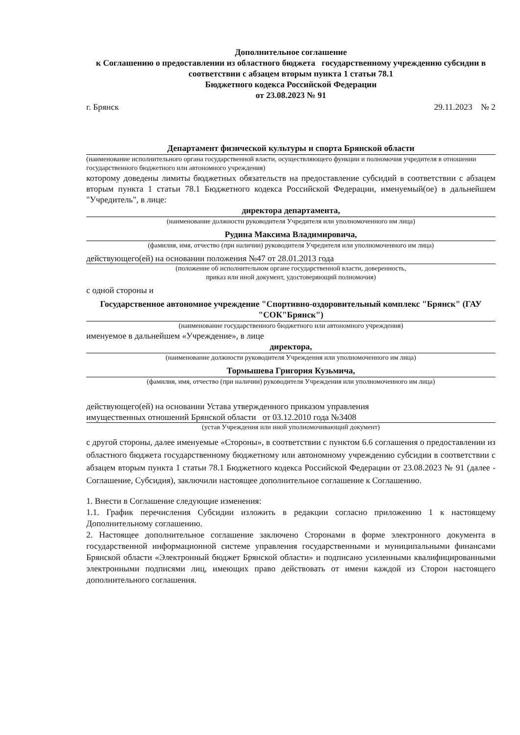Дополнительное соглашение
к Соглашению о предоставлении из областного бюджета государственному учреждению субсидии в соответствии с абзацем вторым пункта 1 статьи 78.1
Бюджетного кодекса Российской Федерации
от 23.08.2023 № 91
г. Брянск 29.11.2023 № 2
Департамент физической культуры и спорта Брянской области
(наименование исполнительного органа государственной власти, осуществляющего функции и полномочия учредителя в отношении государственного бюджетного или автономного учреждения)
которому доведены лимиты бюджетных обязательств на предоставление субсидий в соответствии с абзацем вторым пункта 1 статьи 78.1 Бюджетного кодекса Российской Федерации, именуемый(ое) в дальнейшем "Учредитель", в лице:
директора департамента,
(наименование должности руководителя Учредителя или уполномоченного им лица)
Рудина Максима Владимировича,
(фамилия, имя, отчество (при наличии) руководителя Учредителя или уполномоченного им лица)
действующего(ей) на основании положения №47 от 28.01.2013 года
(положение об исполнительном органе государственной власти, доверенность,
приказ или иной документ, удостоверяющий полномочия)
с одной стороны и
Государственное автономное учреждение "Спортивно-оздоровительный комплекс "Брянск" (ГАУ "СОК"Брянск")
(наименование государственного бюджетного или автономного учреждения)
именуемое в дальнейшем «Учреждение», в лице
директора,
(наименование должности руководителя Учреждения или уполномоченного им лица)
Тормышева Григория Кузьмича,
(фамилия, имя, отчество (при наличии) руководителя Учреждения или уполномоченного им лица)
действующего(ей) на основании Устава утвержденного приказом управления
имущественных отношений Брянской области от 03.12.2010 года №3408
(устав Учреждения или иной уполномочивающий документ)
с другой стороны, далее именуемые «Стороны», в соответствии с пунктом 6.6 соглашения о предоставлении из областного бюджета государственному бюджетному или автономному учреждению субсидии в соответствии с абзацем вторым пункта 1 статьи 78.1 Бюджетного кодекса Российской Федерации от 23.08.2023 № 91 (далее - Соглашение, Субсидия), заключили настоящее дополнительное соглашение к Соглашению.
1. Внести в Соглашение следующие изменения:
1.1. График перечисления Субсидии изложить в редакции согласно приложению 1 к настоящему Дополнительному соглашению.
2. Настоящее дополнительное соглашение заключено Сторонами в форме электронного документа в государственной информационной системе управления государственными и муниципальными финансами Брянской области «Электронный бюджет Брянской области» и подписано усиленными квалифицированными электронными подписями лиц, имеющих право действовать от имени каждой из Сторон настоящего дополнительного соглашения.